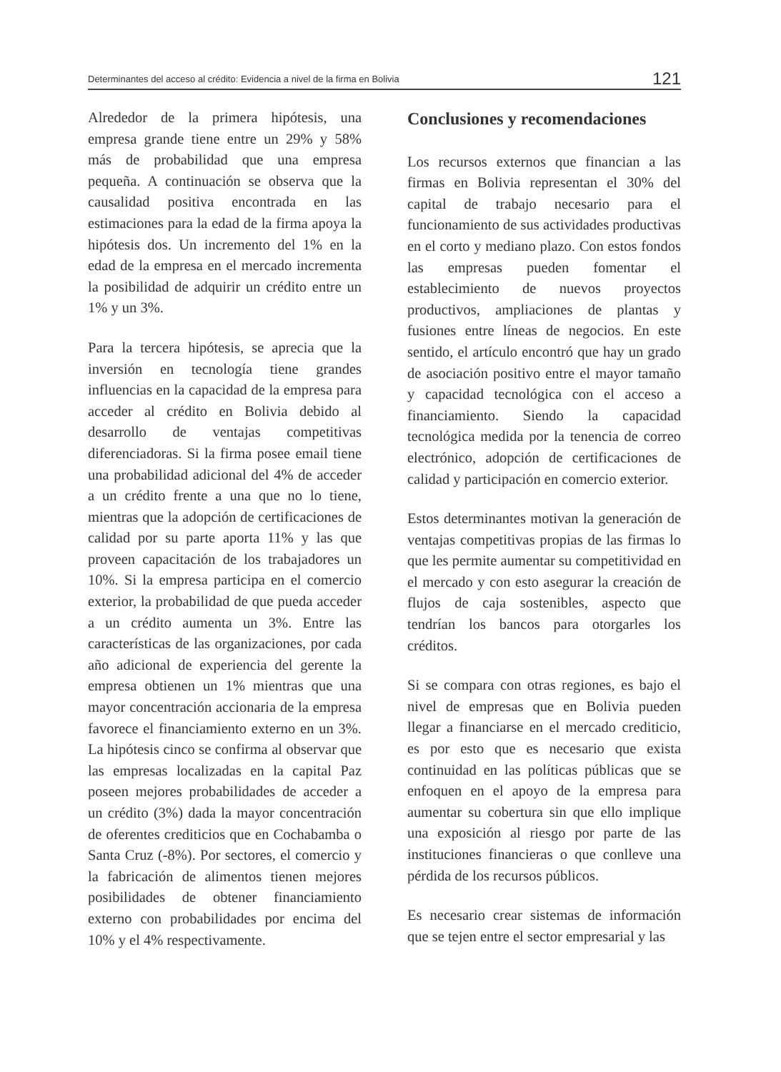Determinantes del acceso al crédito: Evidencia a nivel de la firma en Bolivia 121
Alrededor de la primera hipótesis, una empresa grande tiene entre un 29% y 58% más de probabilidad que una empresa pequeña. A continuación se observa que la causalidad positiva encontrada en las estimaciones para la edad de la firma apoya la hipótesis dos. Un incremento del 1% en la edad de la empresa en el mercado incrementa la posibilidad de adquirir un crédito entre un 1% y un 3%.
Para la tercera hipótesis, se aprecia que la inversión en tecnología tiene grandes influencias en la capacidad de la empresa para acceder al crédito en Bolivia debido al desarrollo de ventajas competitivas diferenciadoras. Si la firma posee email tiene una probabilidad adicional del 4% de acceder a un crédito frente a una que no lo tiene, mientras que la adopción de certificaciones de calidad por su parte aporta 11% y las que proveen capacitación de los trabajadores un 10%. Si la empresa participa en el comercio exterior, la probabilidad de que pueda acceder a un crédito aumenta un 3%. Entre las características de las organizaciones, por cada año adicional de experiencia del gerente la empresa obtienen un 1% mientras que una mayor concentración accionaria de la empresa favorece el financiamiento externo en un 3%. La hipótesis cinco se confirma al observar que las empresas localizadas en la capital Paz poseen mejores probabilidades de acceder a un crédito (3%) dada la mayor concentración de oferentes crediticios que en Cochabamba o Santa Cruz (-8%). Por sectores, el comercio y la fabricación de alimentos tienen mejores posibilidades de obtener financiamiento externo con probabilidades por encima del 10% y el 4% respectivamente.
Conclusiones y recomendaciones
Los recursos externos que financian a las firmas en Bolivia representan el 30% del capital de trabajo necesario para el funcionamiento de sus actividades productivas en el corto y mediano plazo. Con estos fondos las empresas pueden fomentar el establecimiento de nuevos proyectos productivos, ampliaciones de plantas y fusiones entre líneas de negocios. En este sentido, el artículo encontró que hay un grado de asociación positivo entre el mayor tamaño y capacidad tecnológica con el acceso a financiamiento. Siendo la capacidad tecnológica medida por la tenencia de correo electrónico, adopción de certificaciones de calidad y participación en comercio exterior.
Estos determinantes motivan la generación de ventajas competitivas propias de las firmas lo que les permite aumentar su competitividad en el mercado y con esto asegurar la creación de flujos de caja sostenibles, aspecto que tendrían los bancos para otorgarles los créditos.
Si se compara con otras regiones, es bajo el nivel de empresas que en Bolivia pueden llegar a financiarse en el mercado crediticio, es por esto que es necesario que exista continuidad en las políticas públicas que se enfoquen en el apoyo de la empresa para aumentar su cobertura sin que ello implique una exposición al riesgo por parte de las instituciones financieras o que conlleve una pérdida de los recursos públicos.
Es necesario crear sistemas de información que se tejen entre el sector empresarial y las